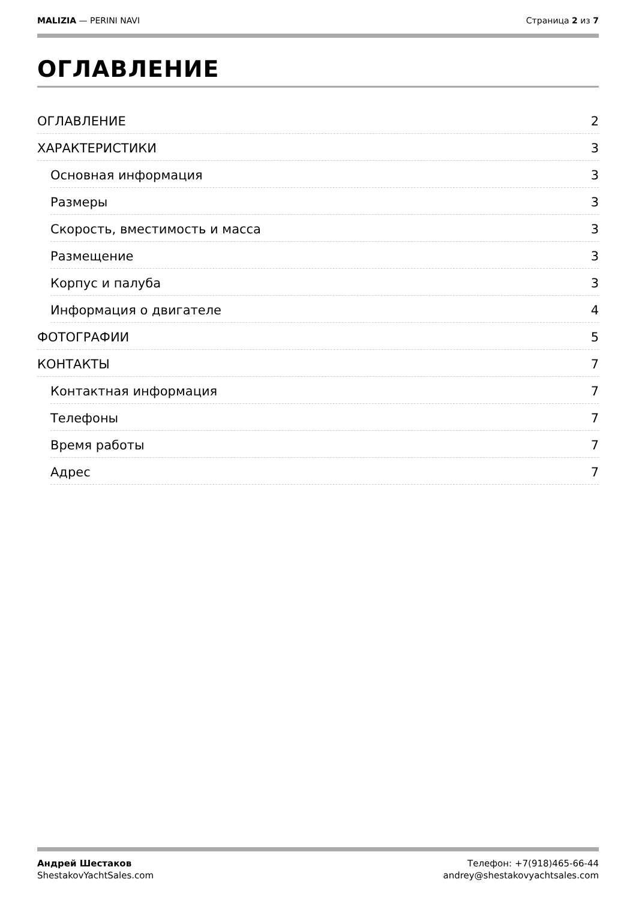MALIZIA — PERINI NAVI Страница 2 из 7
ОГЛАВЛЕНИЕ
ОГЛАВЛЕНИЕ 2
ХАРАКТЕРИСТИКИ 3
Основная информация 3
Размеры 3
Скорость, вместимость и масса 3
Размещение 3
Корпус и палуба 3
Информация о двигателе 4
ФОТОГРАФИИ 5
КОНТАКТЫ 7
Контактная информация 7
Телефоны 7
Время работы 7
Адрес 7
Андрей Шестаков
ShestakovYachtSales.com
Телефон: +7(918)465-66-44
andrey@shestakovyachtsales.com